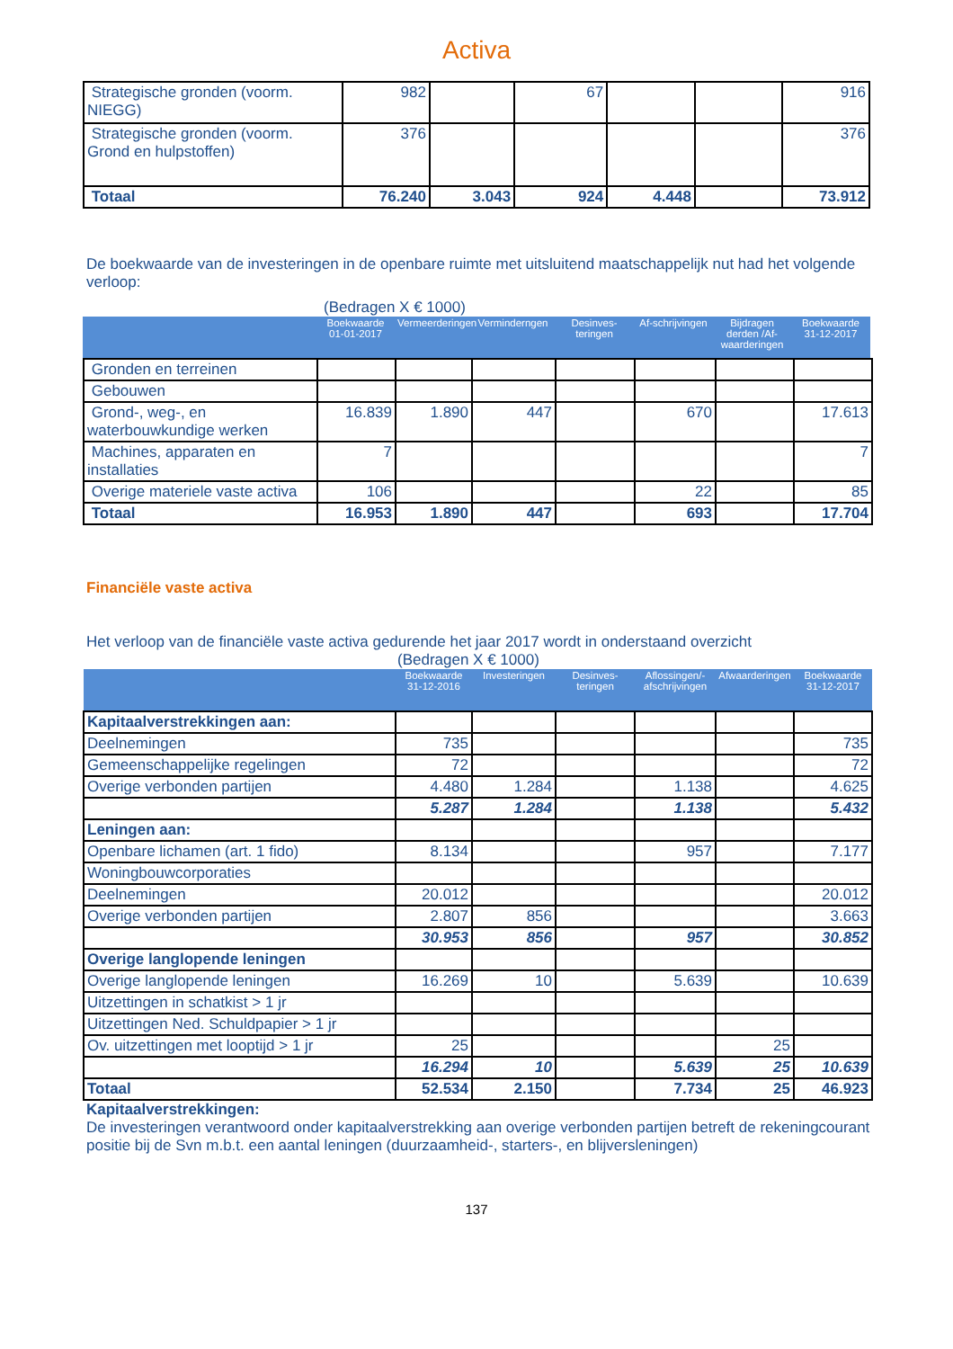Activa
| Strategische gronden (voorm. NIEGG) | 982 | | 67 | | | 916 |
| Strategische gronden (voorm. Grond en hulpstoffen) | 376 | | | | | 376 |
| Totaal | 76.240 | 3.043 | 924 | 4.448 | | 73.912 |
De boekwaarde van de investeringen in de openbare ruimte met uitsluitend maatschappelijk nut had het volgende verloop:
(Bedragen X € 1000)
| | Boekwaarde 01-01-2017 | Vermeerderingen | Verminderngen | Desinves-teringen | Af-schrijvingen | Bijdragen derden /Af-waarderingen | Boekwaarde 31-12-2017 |
| Gronden en terreinen | | | | | | | |
| Gebouwen | | | | | | | |
| Grond-, weg-, en waterbouwkundige werken | 16.839 | 1.890 | 447 | | 670 | | 17.613 |
| Machines, apparaten en installaties | 7 | | | | | | 7 |
| Overige materiele vaste activa | 106 | | | | 22 | | 85 |
| Totaal | 16.953 | 1.890 | 447 | | 693 | | 17.704 |
Financiële vaste activa
Het verloop van de financiële vaste activa gedurende het jaar 2017 wordt in onderstaand overzicht
(Bedragen X € 1000)
| | Boekwaarde 31-12-2016 | Investeringen | Desinves-teringen | Aflossingen/-afschrijvingen | Afwaarderingen | Boekwaarde 31-12-2017 |
| Kapitaalverstrekkingen aan: | | | | | | |
| Deelnemingen | 735 | | | | | 735 |
| Gemeenschappelijke regelingen | 72 | | | | | 72 |
| Overige verbonden partijen | 4.480 | 1.284 | | 1.138 | | 4.625 |
| | 5.287 | 1.284 | | 1.138 | | 5.432 |
| Leningen aan: | | | | | | |
| Openbare lichamen (art. 1 fido) | 8.134 | | | 957 | | 7.177 |
| Woningbouwcorporaties | | | | | | |
| Deelnemingen | 20.012 | | | | | 20.012 |
| Overige verbonden partijen | 2.807 | 856 | | | | 3.663 |
| | 30.953 | 856 | | 957 | | 30.852 |
| Overige langlopende leningen | | | | | | |
| Overige langlopende leningen | 16.269 | 10 | | 5.639 | | 10.639 |
| Uitzettingen in schatkist > 1 jr | | | | | | |
| Uitzettingen Ned. Schuldpapier > 1 jr | | | | | | |
| Ov. uitzettingen met looptijd > 1 jr | 25 | | | | 25 | |
| | 16.294 | 10 | | 5.639 | 25 | 10.639 |
| Totaal | 52.534 | 2.150 | | 7.734 | 25 | 46.923 |
Kapitaalverstrekkingen:
De investeringen verantwoord onder kapitaalverstrekking aan overige verbonden partijen betreft de rekeningcourant positie bij de Svn m.b.t. een aantal leningen (duurzaamheid-, starters-, en blijversleningen)
137